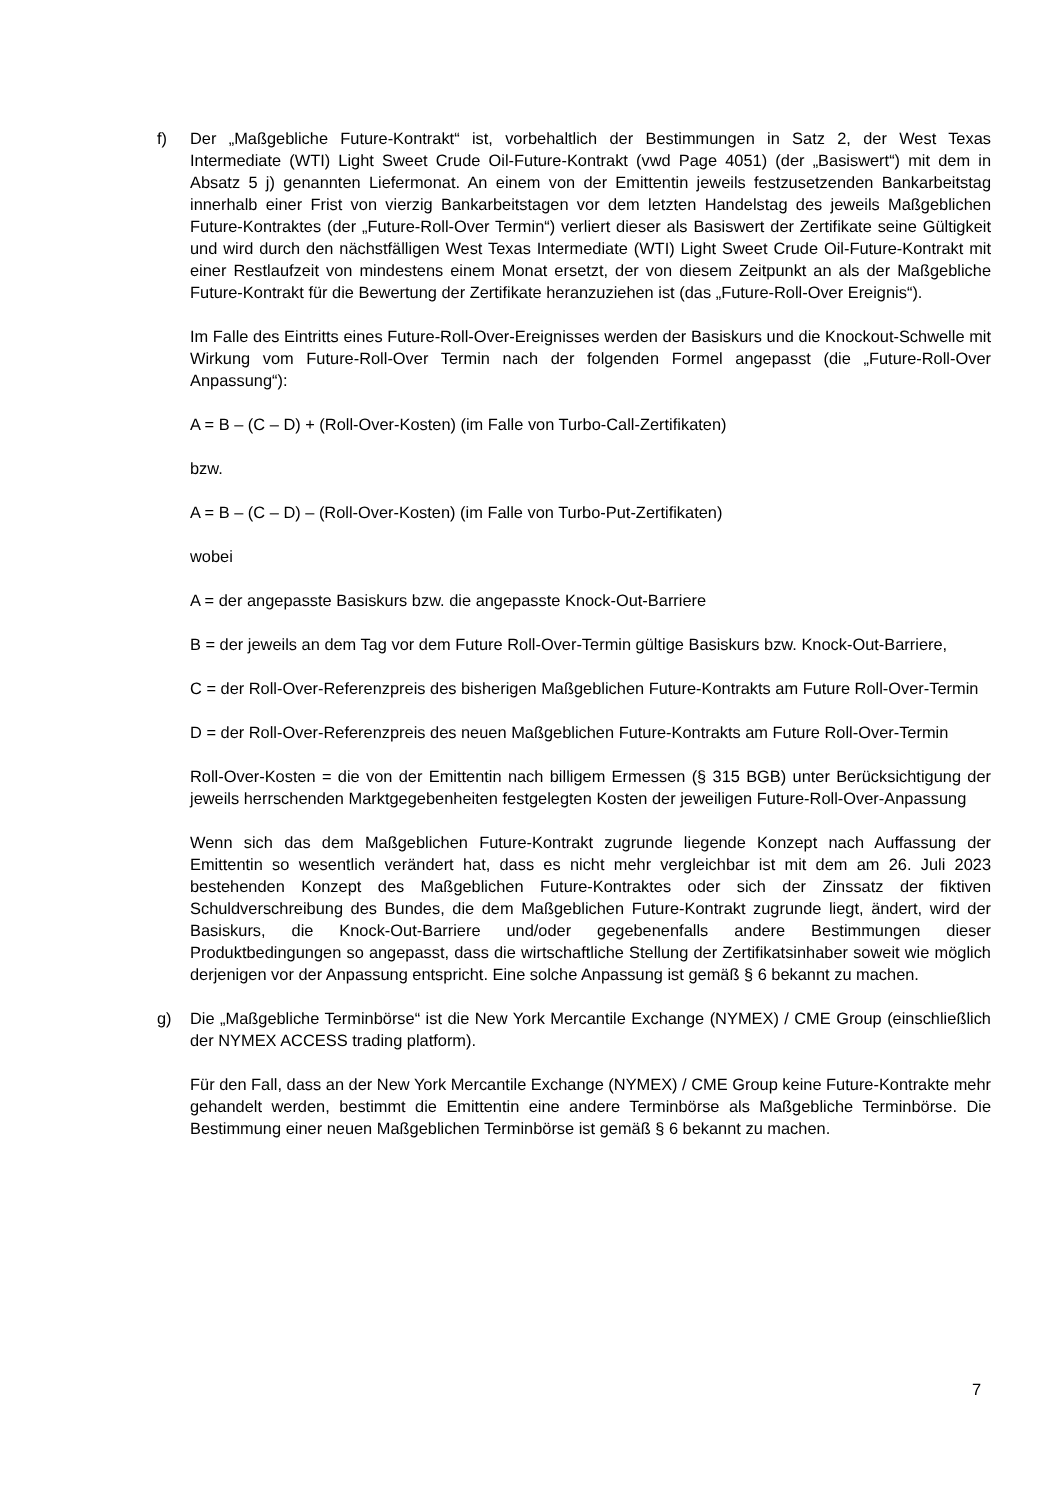f) Der „Maßgebliche Future-Kontrakt“ ist, vorbehaltlich der Bestimmungen in Satz 2, der West Texas Intermediate (WTI) Light Sweet Crude Oil-Future-Kontrakt (vwd Page 4051) (der „Basiswert“) mit dem in Absatz 5 j) genannten Liefermonat. An einem von der Emittentin jeweils festzusetzenden Bankarbeitstag innerhalb einer Frist von vierzig Bankarbeitstagen vor dem letzten Handelstag des jeweils Maßgeblichen Future-Kontraktes (der „Future-Roll-Over Termin“) verliert dieser als Basiswert der Zertifikate seine Gültigkeit und wird durch den nächstfälligen West Texas Intermediate (WTI) Light Sweet Crude Oil-Future-Kontrakt mit einer Restlaufzeit von mindestens einem Monat ersetzt, der von diesem Zeitpunkt an als der Maßgebliche Future-Kontrakt für die Bewertung der Zertifikate heranzuziehen ist (das „Future-Roll-Over Ereignis“).
Im Falle des Eintritts eines Future-Roll-Over-Ereignisses werden der Basiskurs und die Knockout-Schwelle mit Wirkung vom Future-Roll-Over Termin nach der folgenden Formel angepasst (die „Future-Roll-Over Anpassung“):
A = B – (C – D) + (Roll-Over-Kosten) (im Falle von Turbo-Call-Zertifikaten)
bzw.
A = B – (C – D) – (Roll-Over-Kosten) (im Falle von Turbo-Put-Zertifikaten)
wobei
A = der angepasste Basiskurs bzw. die angepasste Knock-Out-Barriere
B = der jeweils an dem Tag vor dem Future Roll-Over-Termin gültige Basiskurs bzw. Knock-Out-Barriere,
C = der Roll-Over-Referenzpreis des bisherigen Maßgeblichen Future-Kontrakts am Future Roll-Over-Termin
D = der Roll-Over-Referenzpreis des neuen Maßgeblichen Future-Kontrakts am Future Roll-Over-Termin
Roll-Over-Kosten = die von der Emittentin nach billigem Ermessen (§ 315 BGB) unter Berücksichtigung der jeweils herrschenden Marktgegebenheiten festgelegten Kosten der jeweiligen Future-Roll-Over-Anpassung
Wenn sich das dem Maßgeblichen Future-Kontrakt zugrunde liegende Konzept nach Auffassung der Emittentin so wesentlich verändert hat, dass es nicht mehr vergleichbar ist mit dem am 26. Juli 2023 bestehenden Konzept des Maßgeblichen Future-Kontraktes oder sich der Zinssatz der fiktiven Schuldverschreibung des Bundes, die dem Maßgeblichen Future-Kontrakt zugrunde liegt, ändert, wird der Basiskurs, die Knock-Out-Barriere und/oder gegebenenfalls andere Bestimmungen dieser Produktbedingungen so angepasst, dass die wirtschaftliche Stellung der Zertifikatsinhaber soweit wie möglich derjenigen vor der Anpassung entspricht. Eine solche Anpassung ist gemäß § 6 bekannt zu machen.
g) Die „Maßgebliche Terminbörse“ ist die New York Mercantile Exchange (NYMEX) / CME Group (einschließlich der NYMEX ACCESS trading platform).
Für den Fall, dass an der New York Mercantile Exchange (NYMEX) / CME Group keine Future-Kontrakte mehr gehandelt werden, bestimmt die Emittentin eine andere Terminbörse als Maßgebliche Terminbörse. Die Bestimmung einer neuen Maßgeblichen Terminbörse ist gemäß § 6 bekannt zu machen.
7